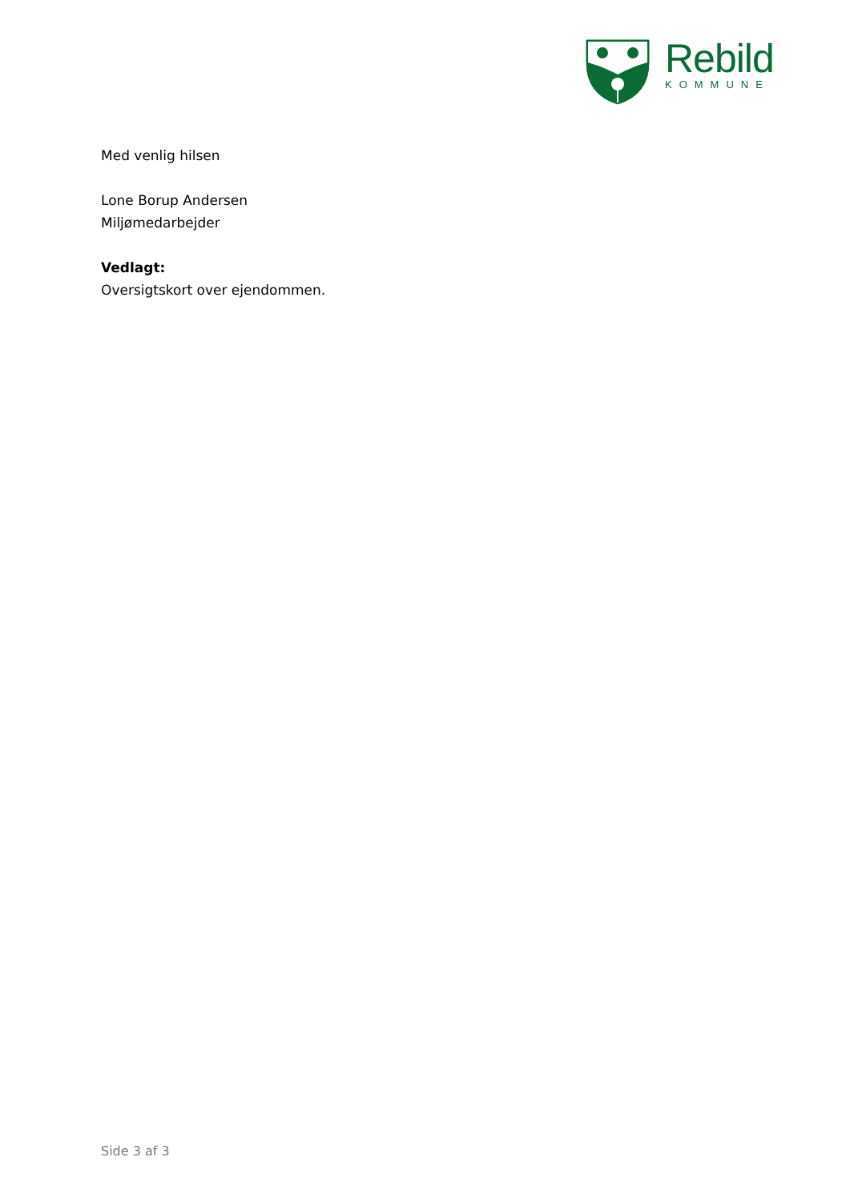Rebild
KOMMUNE
Med venlig hilsen
Lone Borup Andersen
Miljømedarbejder
Vedlagt:
Oversigtskort over ejendommen.
Side 3 af 3